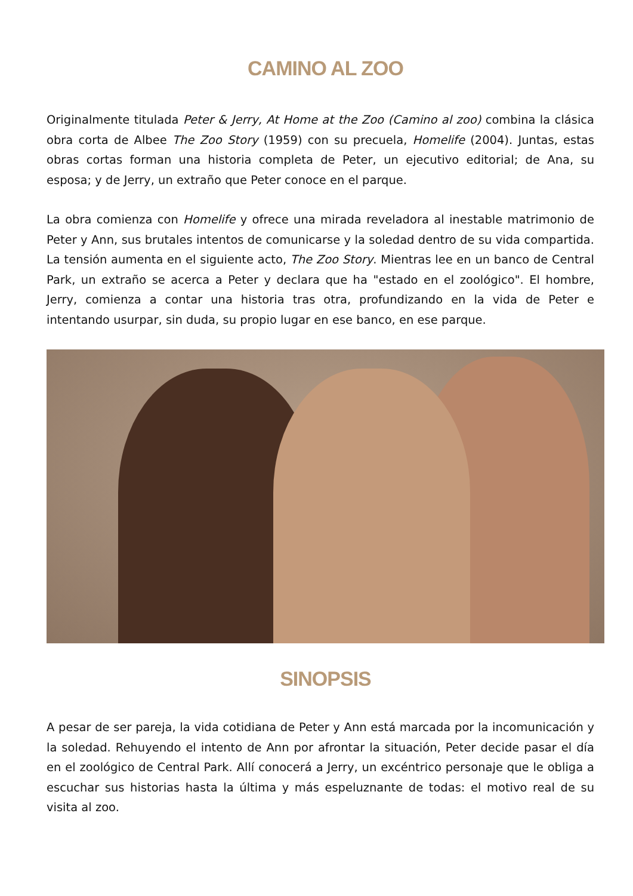CAMINO AL ZOO
Originalmente titulada Peter & Jerry, At Home at the Zoo (Camino al zoo) combina la clásica obra corta de Albee The Zoo Story (1959) con su precuela, Homelife (2004). Juntas, estas obras cortas forman una historia completa de Peter, un ejecutivo editorial; de Ana, su esposa; y de Jerry, un extraño que Peter conoce en el parque.
La obra comienza con Homelife y ofrece una mirada reveladora al inestable matrimonio de Peter y Ann, sus brutales intentos de comunicarse y la soledad dentro de su vida compartida. La tensión aumenta en el siguiente acto, The Zoo Story. Mientras lee en un banco de Central Park, un extraño se acerca a Peter y declara que ha "estado en el zoológico". El hombre, Jerry, comienza a contar una historia tras otra, profundizando en la vida de Peter e intentando usurpar, sin duda, su propio lugar en ese banco, en ese parque.
SINOPSIS
A pesar de ser pareja, la vida cotidiana de Peter y Ann está marcada por la incomunicación y la soledad. Rehuyendo el intento de Ann por afrontar la situación, Peter decide pasar el día en el zoológico de Central Park. Allí conocerá a Jerry, un excéntrico personaje que le obliga a escuchar sus historias hasta la última y más espeluznante de todas: el motivo real de su visita al zoo.